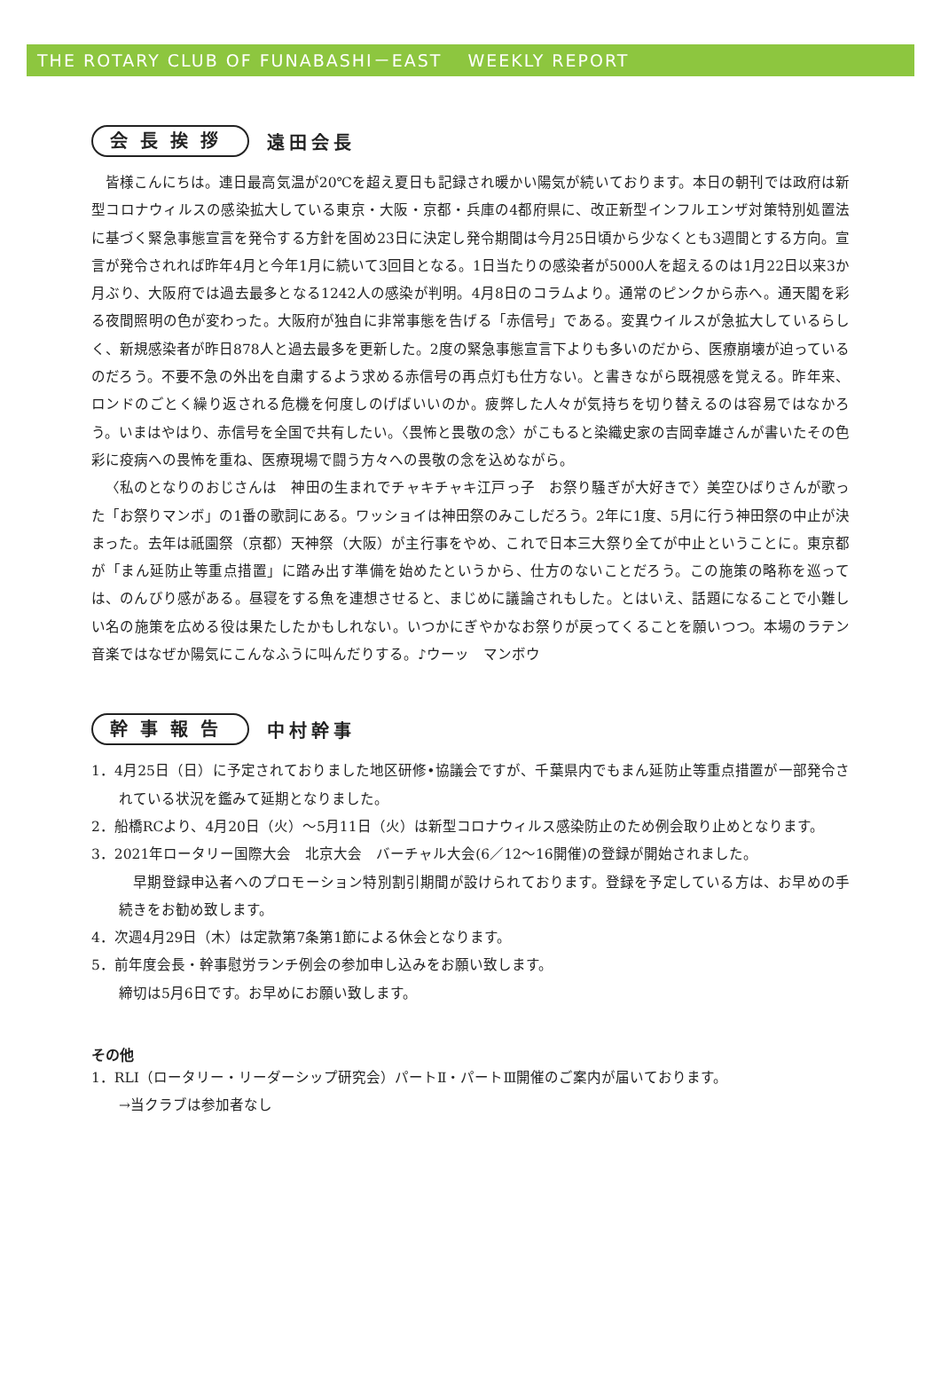THE ROTARY CLUB OF FUNABASHI－EAST　 WEEKLY REPORT
会長挨拶
遠田会長
皆様こんにちは。連日最高気温が20℃を超え夏日も記録され暖かい陽気が続いております。本日の朝刊では政府は新型コロナウィルスの感染拡大している東京・大阪・京都・兵庫の4都府県に、改正新型インフルエンザ対策特別処置法に基づく緊急事態宣言を発令する方針を固め23日に決定し発令期間は今月25日頃から少なくとも3週間とする方向。宣言が発令されれば昨年4月と今年1月に続いて3回目となる。1日当たりの感染者が5000人を超えるのは1月22日以来3か月ぶり、大阪府では過去最多となる1242人の感染が判明。4月8日のコラムより。通常のピンクから赤へ。通天閣を彩る夜間照明の色が変わった。大阪府が独自に非常事態を告げる「赤信号」である。変異ウイルスが急拡大しているらしく、新規感染者が昨日878人と過去最多を更新した。2度の緊急事態宣言下よりも多いのだから、医療崩壊が迫っているのだろう。不要不急の外出を自粛するよう求める赤信号の再点灯も仕方ない。と書きながら既視感を覚える。昨年来、ロンドのごとく繰り返される危機を何度しのげばいいのか。疲弊した人々が気持ちを切り替えるのは容易ではなかろう。いまはやはり、赤信号を全国で共有したい。〈畏怖と畏敬の念〉がこもると染織史家の吉岡幸雄さんが書いたその色彩に疫病への畏怖を重ね、医療現場で闘う方々への畏敬の念を込めながら。
〈私のとなりのおじさんは　神田の生まれでチャキチャキ江戸っ子　お祭り騒ぎが大好きで〉美空ひばりさんが歌った「お祭りマンボ」の1番の歌詞にある。ワッショイは神田祭のみこしだろう。2年に1度、5月に行う神田祭の中止が決まった。去年は祇園祭（京都）天神祭（大阪）が主行事をやめ、これで日本三大祭り全てが中止ということに。東京都が「まん延防止等重点措置」に踏み出す準備を始めたというから、仕方のないことだろう。この施策の略称を巡っては、のんびり感がある。昼寝をする魚を連想させると、まじめに議論されもした。とはいえ、話題になることで小難しい名の施策を広める役は果たしたかもしれない。いつかにぎやかなお祭りが戻ってくることを願いつつ。本場のラテン音楽ではなぜか陽気にこんなふうに叫んだりする。♪ウーッ　マンボウ
幹事報告
中村幹事
1．4月25日（日）に予定されておりました地区研修•協議会ですが、千葉県内でもまん延防止等重点措置が一部発令されている状況を鑑みて延期となりました。
2．船橋RCより、4月20日（火）～5月11日（火）は新型コロナウィルス感染防止のため例会取り止めとなります。
3．2021年ロータリー国際大会　北京大会　バーチャル大会(6／12～16開催)の登録が開始されました。
　早期登録申込者へのプロモーション特別割引期間が設けられております。登録を予定している方は、お早めの手続きをお勧め致します。
4．次週4月29日（木）は定款第7条第1節による休会となります。
5．前年度会長・幹事慰労ランチ例会の参加申し込みをお願い致します。
締切は5月6日です。お早めにお願い致します。
その他
1．RLI（ロータリー・リーダーシップ研究会）パートⅡ・パートⅢ開催のご案内が届いております。
→当クラブは参加者なし